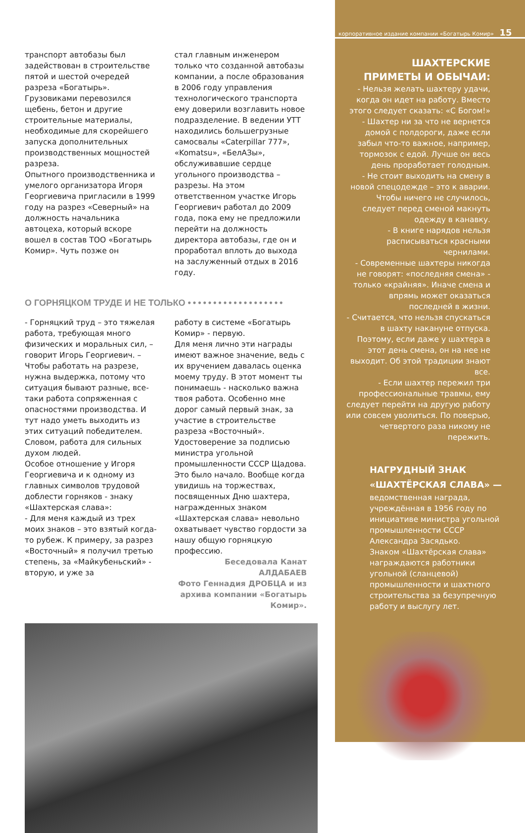транспорт автобазы был задействован в строительстве пятой и шестой очередей разреза «Богатырь». Грузовиками перевозился щебень, бетон и другие строительные материалы, необходимые для скорейшего запуска дополнительных производственных мощностей разреза.
Опытного производственника и умелого организатора Игоря Георгиевича пригласили в 1999 году на разрез «Северный» на должность начальника автоцеха, который вскоре вошел в состав ТОО «Богатырь Комир». Чуть позже он
стал главным инженером только что созданной автобазы компании, а после образования в 2006 году управления технологического транспорта ему доверили возглавить новое подразделение. В ведении УТТ находились большегрузные самосвалы «Caterpillar 777», «Komatsu», «БелАЗы», обслуживавшие сердце угольного производства – разрезы. На этом ответственном участке Игорь Георгиевич работал до 2009 года, пока ему не предложили перейти на должность директора автобазы, где он и проработал вплоть до выхода на заслуженный отдых в 2016 году.
О ГОРНЯЦКОМ ТРУДЕ И НЕ ТОЛЬКО •••••••••••••••••••
- Горняцкий труд – это тяжелая работа, требующая много физических и моральных сил, – говорит Игорь Георгиевич. – Чтобы работать на разрезе, нужна выдержка, потому что ситуация бывают разные, все-таки работа сопряженная с опасностями производства. И тут надо уметь выходить из этих ситуаций победителем. Словом, работа для сильных духом людей.
Особое отношение у Игоря Георгиевича и к одному из главных символов трудовой доблести горняков - знаку «Шахтерская слава»:
- Для меня каждый из трех моих знаков – это взятый когда-то рубеж. К примеру, за разрез «Восточный» я получил третью степень, за «Майкубеньский» - вторую, и уже за
работу в системе «Богатырь Комир» - первую.
Для меня лично эти награды имеют важное значение, ведь с их вручением давалась оценка моему труду. В этот момент ты понимаешь - насколько важна твоя работа. Особенно мне дорог самый первый знак, за участие в строительстве разреза «Восточный». Удостоверение за подписью министра угольной промышленности СССР Щадова. Это было начало. Вообще когда увидишь на торжествах, посвященных Дню шахтера, награжденных знаком «Шахтерская слава» невольно охватывает чувство гордости за нашу общую горняцкую профессию.
Беседовала Канат АЛДАБАЕВ
Фото Геннадия ДРОБЦА и из архива компании «Богатырь Комир».
корпоративное издание компании «Богатырь Комир» 15
ШАХТЕРСКИЕ
ПРИМЕТЫ И ОБЫЧАИ:
- Нельзя желать шахтеру удачи, когда он идет на работу. Вместо этого следует сказать: «С Богом!»
- Шахтер ни за что не вернется домой с полдороги, даже если забыл что-то важное, например, тормозок с едой. Лучше он весь день проработает голодным.
- Не стоит выходить на смену в новой спецодежде – это к аварии. Чтобы ничего не случилось, следует перед сменой макнуть одежду в канавку.
- В книге нарядов нельзя расписываться красными чернилами.
- Современные шахтеры никогда не говорят: «последняя смена» - только «крайняя». Иначе смена и впрямь может оказаться последней в жизни.
- Считается, что нельзя спускаться в шахту накануне отпуска. Поэтому, если даже у шахтера в этот день смена, он на нее не выходит. Об этой традиции знают все.
- Если шахтер пережил три профессиональные травмы, ему следует перейти на другую работу или совсем уволиться. По поверью, четвертого раза никому не пережить.
НАГРУДНЫЙ ЗНАК
«ШАХТЁРСКАЯ СЛАВА» —
ведомственная награда, учреждённая в 1956 году по инициативе министра угольной промышленности СССР Александра Засядько.
Знаком «Шахтёрская слава» награждаются работники угольной (сланцевой) промышленности и шахтного строительства за безупречную работу и выслугу лет.